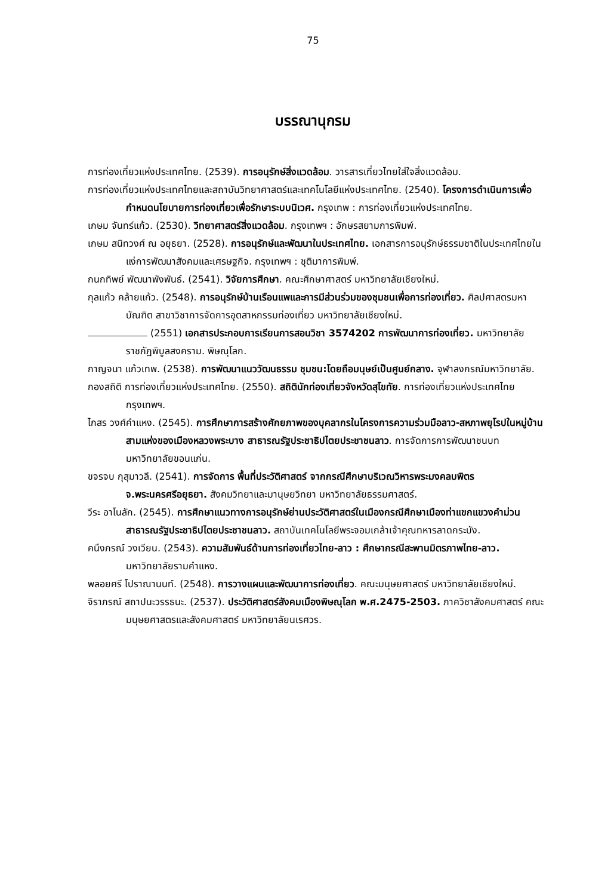75
บรรณานุกรม
การท่องเที่ยวแห่งประเทศไทย. (2539). การอนุรักษ์สิ่งแวดล้อม. วารสารเที่ยวไทยใส่ใจสิ่งแวดล้อม.
การท่องเที่ยวแห่งประเทศไทยและสถาบันวิทยาศาสตร์และเทคโนโลยีแห่งประเทศไทย. (2540). โครงการดำเนินการเพื่อกำหนดนโยบายการท่องเที่ยวเพื่อรักษาระบบนิเวศ. กรุงเทพ : การท่องเที่ยวแห่งประเทศไทย.
เกษม จันทร์แก้ว. (2530). วิทยาศาสตร์สิ่งแวดล้อม. กรุงเทพฯ : อักษรสยามการพิมพ์.
เกษม สนิทวงศ์ ณ อยุธยา. (2528). การอนุรักษ์และพัฒนาในประเทศไทย. เอกสารการอนุรักษ์ธรรมชาติในประเทศไทยในแง่การพัฒนาสังคมและเศรษฐกิจ. กรุงเทพฯ : ชุติมาการพิมพ์.
กนกทิพย์ พัฒนาพังพันธ์. (2541). วิจัยการศึกษา. คณะศึกษาศาสตร์ มหาวิทยาลัยเชียงใหม่.
กุลแก้ว คล้ายแก้ว. (2548). การอนุรักษ์บ้านเรือนแพและการมีส่วนร่วมของชุมชนเพื่อการท่องเที่ยว. ศิลปศาสตรมหาบัณฑิต สาขาวิชาการจัดการอุตสาหกรรมท่องเที่ยว มหาวิทยาลัยเชียงใหม่.
(2551) เอกสารประกอบการเรียนการสอนวิชา 3574202 การพัฒนาการท่องเที่ยว. มหาวิทยาลัยราชภัฏพิบูลสงคราม. พิษณุโลก.
กาญจนา แก้วเทพ. (2538). การพัฒนาแนววัฒนธรรม ชุมชน:โดยถือมนุษย์เป็นศูนย์กลาง. จุฬาลงกรณ์มหาวิทยาลัย.
กองสถิติ การท่องเที่ยวแห่งประเทศไทย. (2550). สถิตินักท่องเที่ยวจังหวัดสุโขทัย. การท่องเที่ยวแห่งประเทศไทย กรุงเทพฯ.
ไกสร วงศ์คำแหง. (2545). การศึกษาการสร้างศักยภาพของบุคลากรในโครงการความร่วมมือลาว-สหภาพยุโรปในหมู่บ้านสามแห่งของเมืองหลวงพระบาง สาธารณรัฐประชาธิปไตยประชาชนลาว. การจัดการการพัฒนาชนบท มหาวิทยาลัยขอนแก่น.
ขจรจบ กุสุมาวลี. (2541). การจัดการ พื้นที่ประวัติศาสตร์ จากกรณีศึกษาบริเวณวิหารพระมงคลบพิตร จ.พระนครศรีอยุธยา. สังคมวิทยาและมานุษยวิทยา มหาวิทยาลัยธรรมศาสตร์.
วีระ อาโนลัก. (2545). การศึกษาแนวทางการอนุรักษ์ย่านประวัติศาสตร์ในเมืองกรณีศึกษาเมืองท่าแขกแขวงคำม่วน สาธารณรัฐประชาธิปไตยประชาชนลาว. สถาบันเทคโนโลยีพระจอมเกล้าเจ้าคุณทหารลาดกระบัง.
คนึงภรณ์ วงเวียน. (2543). ความสัมพันธ์ด้านการท่องเที่ยวไทย-ลาว : ศึกษากรณีสะพานมิตรภาพไทย-ลาว. มหาวิทยาลัยรามคำแหง.
พลอยศรี โปราณานนท์. (2548). การวางแผนและพัฒนาการท่องเที่ยว. คณะมนุษยศาสตร์ มหาวิทยาลัยเชียงใหม่.
จิราภรณ์ สถาปนะวรรธนะ. (2537). ประวัติศาสตร์สังคมเมืองพิษณุโลก พ.ศ.2475-2503. ภาควิชาสังคมศาสตร์ คณะมนุษยศาสตรและสังคมศาสตร์ มหาวิทยาลัยนเรศวร.